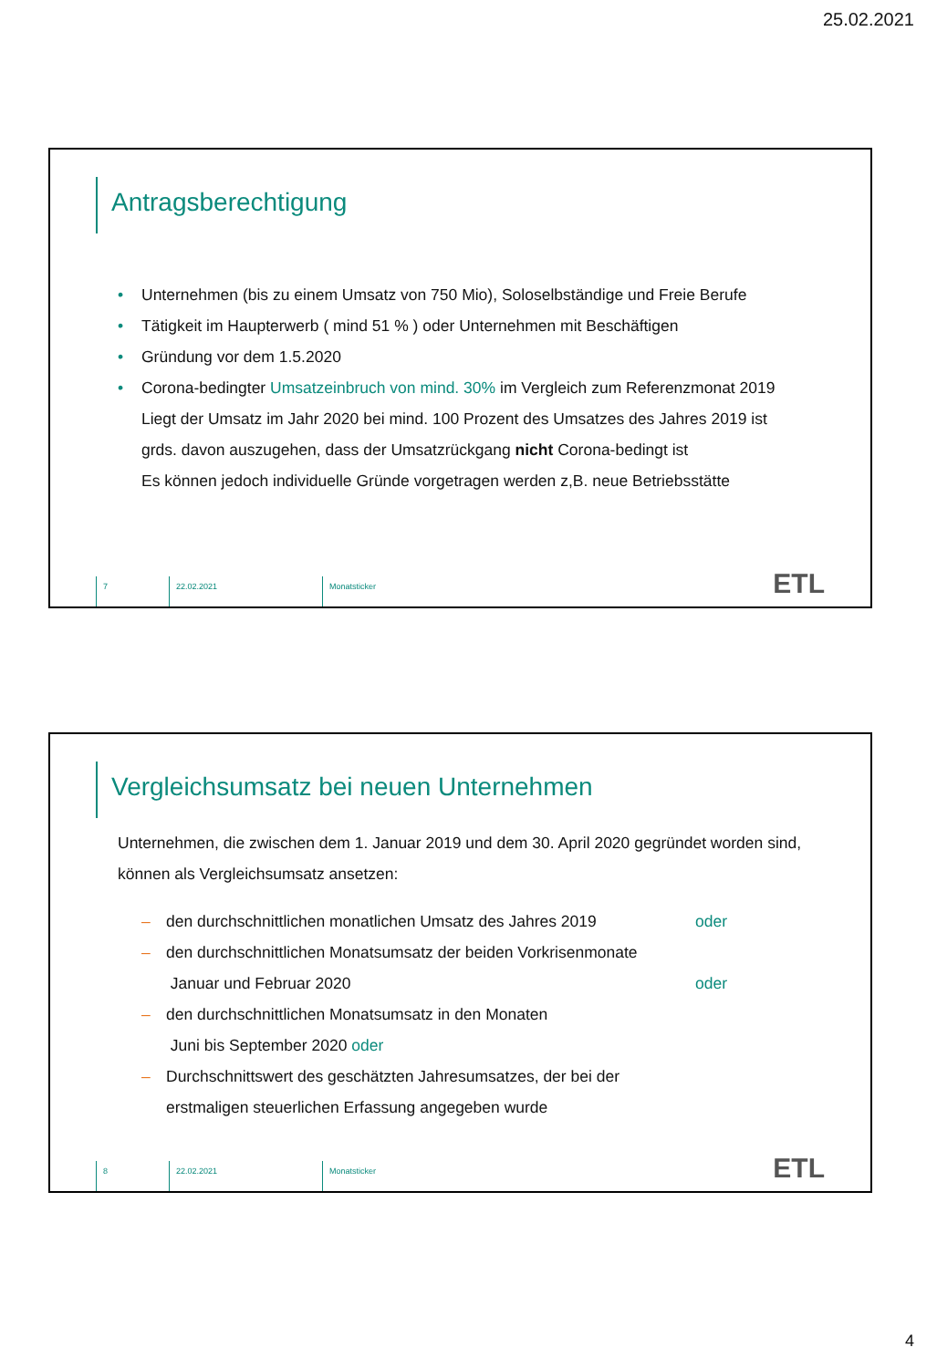25.02.2021
Antragsberechtigung
• Unternehmen (bis zu einem Umsatz von 750 Mio), Soloselbständige und Freie Berufe
• Tätigkeit im Haupterwerb ( mind 51 % ) oder Unternehmen mit Beschäftigen
• Gründung vor dem 1.5.2020
• Corona-bedingter Umsatzeinbruch von mind. 30% im Vergleich zum Referenzmonat 2019
Liegt der Umsatz im Jahr 2020 bei mind. 100 Prozent des Umsatzes des Jahres 2019 ist
grds. davon auszugehen, dass der Umsatzrückgang nicht Corona-bedingt ist
Es können jedoch individuelle Gründe vorgetragen werden z,B. neue Betriebsstätte
7 22.02.2021 Monatsticker
ETL
Vergleichsumsatz bei neuen Unternehmen
Unternehmen, die zwischen dem 1. Januar 2019 und dem 30. April 2020 gegründet worden sind, können als Vergleichsumsatz ansetzen:
– den durchschnittlichen monatlichen Umsatz des Jahres 2019 oder
– den durchschnittlichen Monatsumsatz der beiden Vorkrisenmonate
Januar und Februar 2020
oder
– den durchschnittlichen Monatsumsatz in den Monaten
Juni bis September 2020 oder
– Durchschnittswert des geschätzten Jahresumsatzes, der bei der erstmaligen steuerlichen Erfassung angegeben wurde
8 22.02.2021 Monatsticker
ETL
4